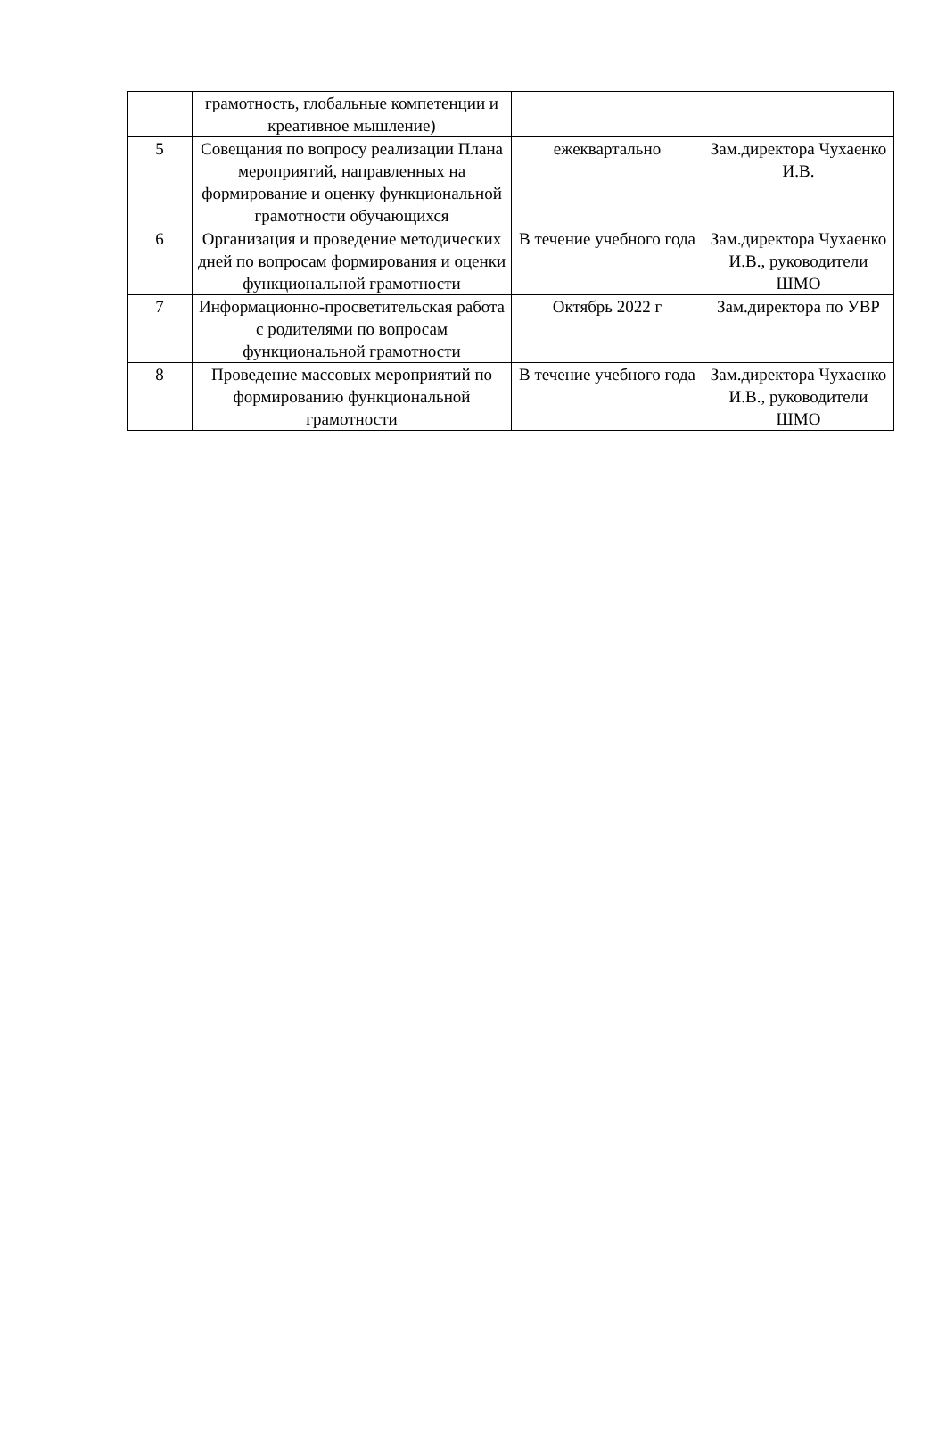| | грамотность, глобальные компетенции и креативное мышление) | | |
| 5 | Совещания по вопросу реализации Плана мероприятий, направленных на формирование и оценку функциональной грамотности обучающихся | ежеквартально | Зам.директора Чухаенко И.В. |
| 6 | Организация и проведение методических дней по вопросам формирования и оценки функциональной грамотности | В течение учебного года | Зам.директора Чухаенко И.В., руководители ШМО |
| 7 | Информационно-просветительская работа с родителями по вопросам функциональной грамотности | Октябрь 2022 г | Зам.директора по УВР |
| 8 | Проведение массовых мероприятий по формированию функциональной грамотности | В течение учебного года | Зам.директора Чухаенко И.В., руководители ШМО |